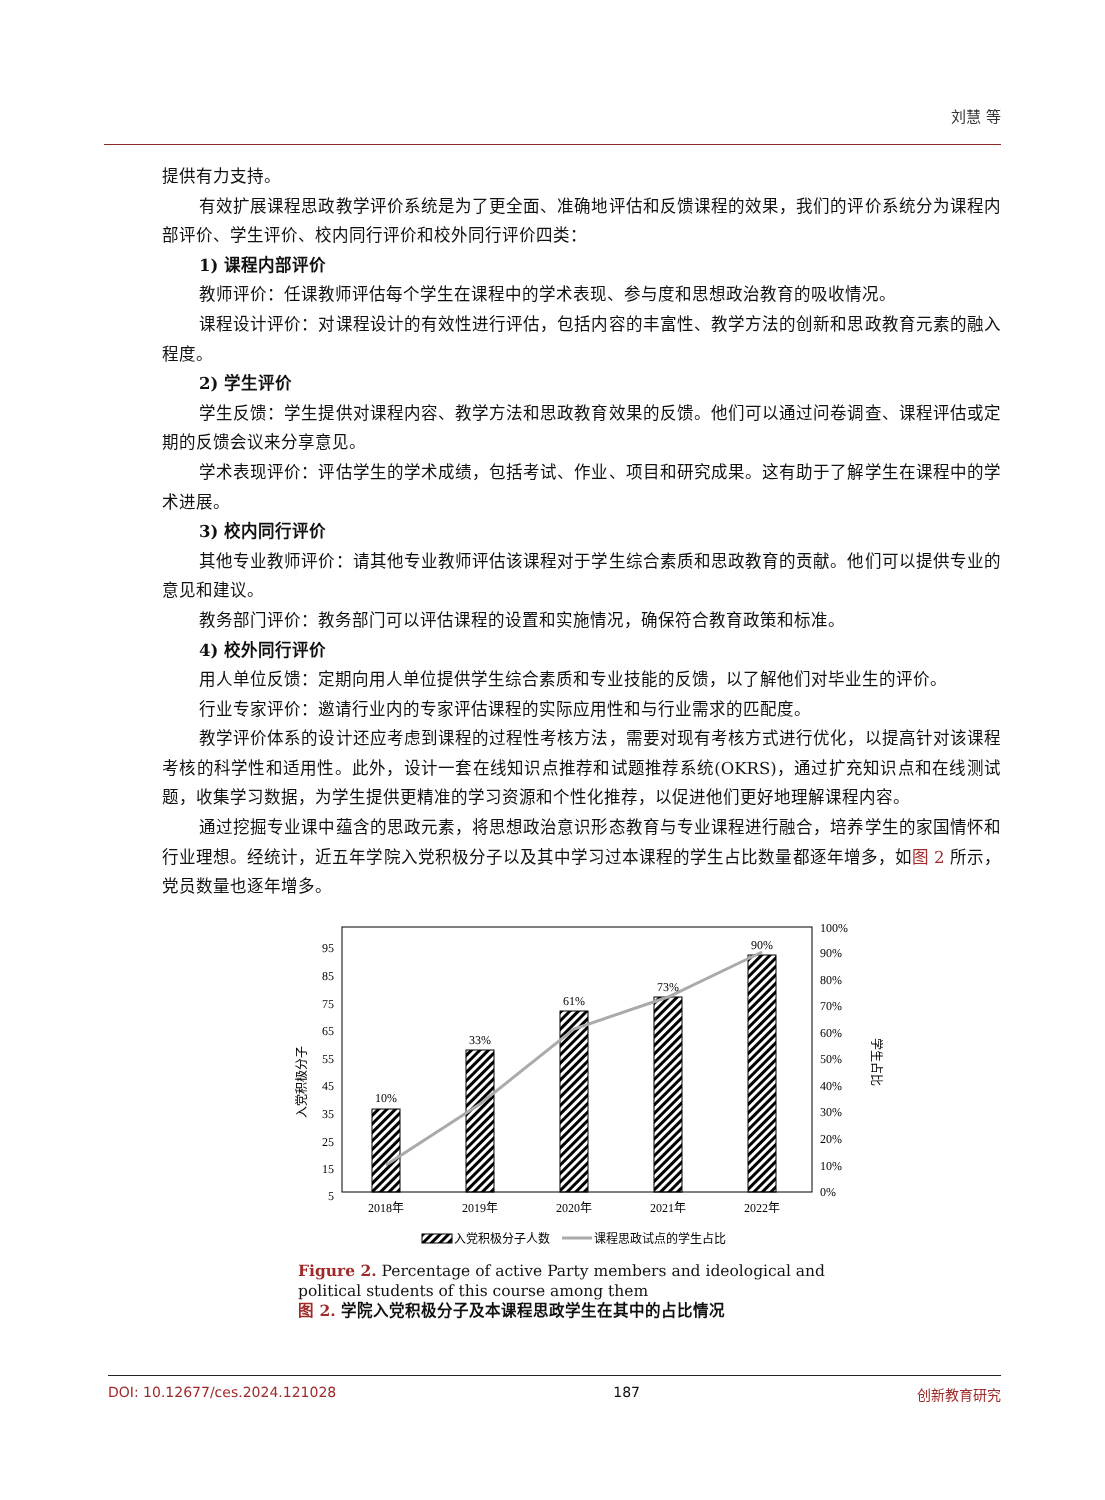刘慧 等
提供有力支持。
有效扩展课程思政教学评价系统是为了更全面、准确地评估和反馈课程的效果，我们的评价系统分为课程内部评价、学生评价、校内同行评价和校外同行评价四类：
1) 课程内部评价
教师评价：任课教师评估每个学生在课程中的学术表现、参与度和思想政治教育的吸收情况。
课程设计评价：对课程设计的有效性进行评估，包括内容的丰富性、教学方法的创新和思政教育元素的融入程度。
2) 学生评价
学生反馈：学生提供对课程内容、教学方法和思政教育效果的反馈。他们可以通过问卷调查、课程评估或定期的反馈会议来分享意见。
学术表现评价：评估学生的学术成绩，包括考试、作业、项目和研究成果。这有助于了解学生在课程中的学术进展。
3) 校内同行评价
其他专业教师评价：请其他专业教师评估该课程对于学生综合素质和思政教育的贡献。他们可以提供专业的意见和建议。
教务部门评价：教务部门可以评估课程的设置和实施情况，确保符合教育政策和标准。
4) 校外同行评价
用人单位反馈：定期向用人单位提供学生综合素质和专业技能的反馈，以了解他们对毕业生的评价。
行业专家评价：邀请行业内的专家评估课程的实际应用性和与行业需求的匹配度。
教学评价体系的设计还应考虑到课程的过程性考核方法，需要对现有考核方式进行优化，以提高针对该课程考核的科学性和适用性。此外，设计一套在线知识点推荐和试题推荐系统(OKRS)，通过扩充知识点和在线测试题，收集学习数据，为学生提供更精准的学习资源和个性化推荐，以促进他们更好地理解课程内容。
通过挖掘专业课中蕴含的思政元素，将思想政治意识形态教育与专业课程进行融合，培养学生的家国情怀和行业理想。经统计，近五年学院入党积极分子以及其中学习过本课程的学生占比数量都逐年增多，如图 2 所示，党员数量也逐年增多。
95
85
75
65
55
45
35
25
15
5
100%
90%
80%
70%
60%
50%
40%
30%
20%
10%
0%
入党积极分子
学生占比
10%
33%
61%
73%
90%
2018年
2019年
2020年
2021年
2022年
入党积极分子人数
课程思政试点的学生占比
Figure 2. Percentage of active Party members and ideological and political students of this course among them
图 2. 学院入党积极分子及本课程思政学生在其中的占比情况
DOI: 10.12677/ces.2024.121028 187 创新教育研究